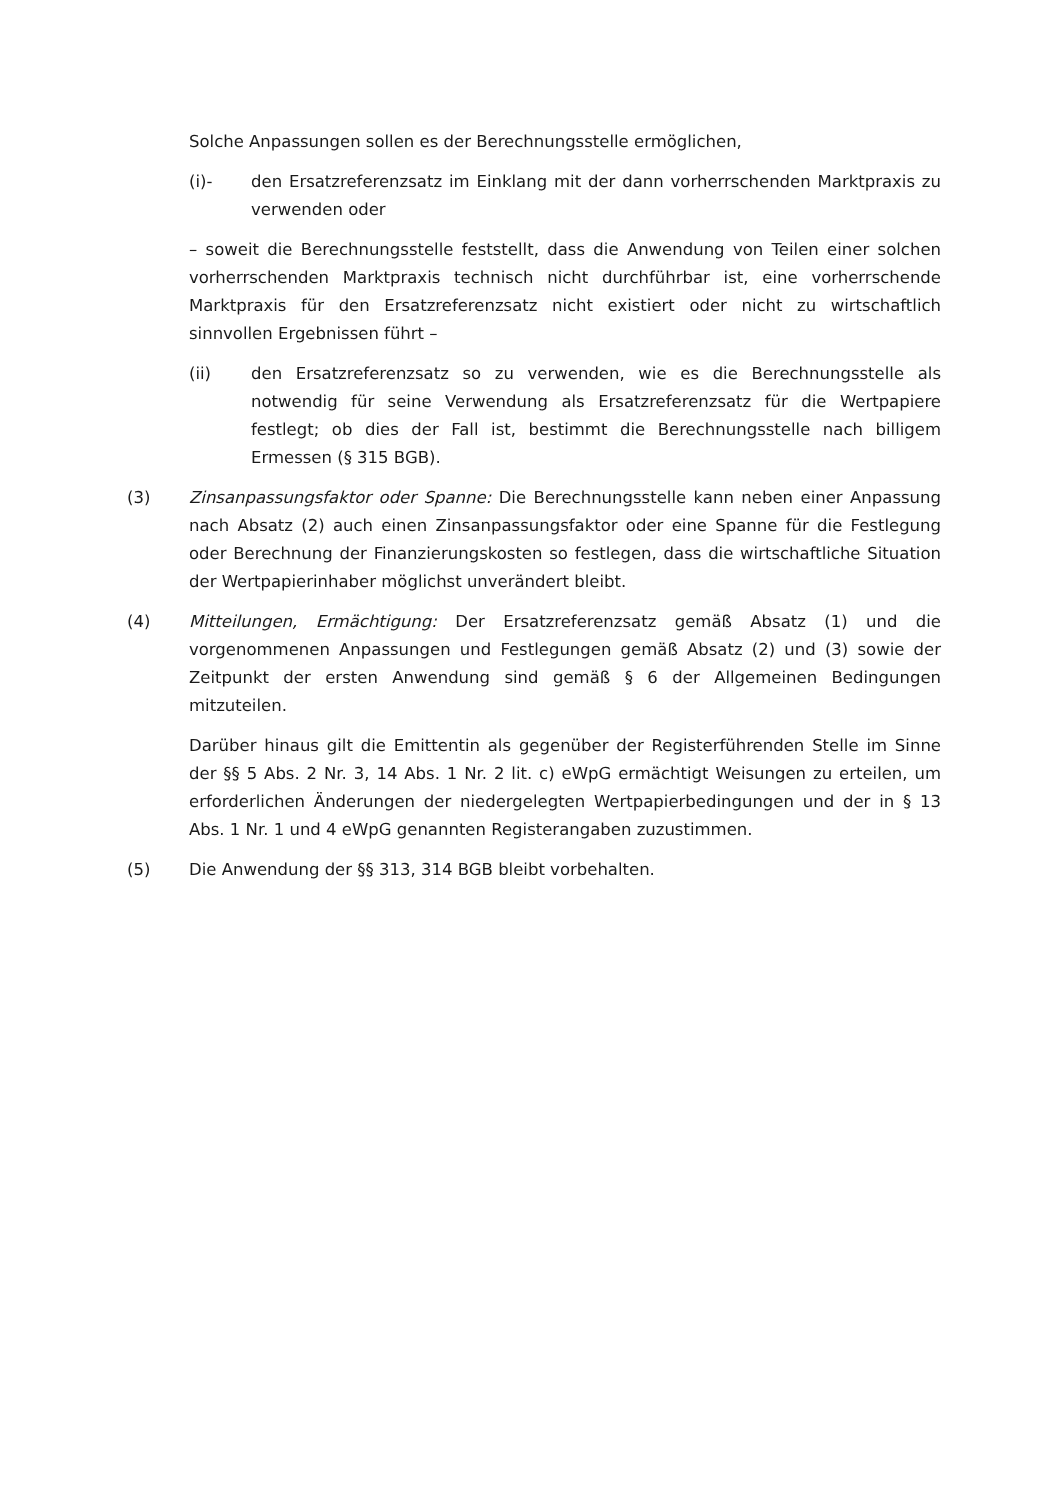Solche Anpassungen sollen es der Berechnungsstelle ermöglichen,
(i)- den Ersatzreferenzsatz im Einklang mit der dann vorherrschenden Marktpraxis zu verwenden oder
– soweit die Berechnungsstelle feststellt, dass die Anwendung von Teilen einer solchen vorherrschenden Marktpraxis technisch nicht durchführbar ist, eine vorherrschende Marktpraxis für den Ersatzreferenzsatz nicht existiert oder nicht zu wirtschaftlich sinnvollen Ergebnissen führt –
(ii) den Ersatzreferenzsatz so zu verwenden, wie es die Berechnungsstelle als notwendig für seine Verwendung als Ersatzreferenzsatz für die Wertpapiere festlegt; ob dies der Fall ist, bestimmt die Berechnungsstelle nach billigem Ermessen (§ 315 BGB).
(3) Zinsanpassungsfaktor oder Spanne: Die Berechnungsstelle kann neben einer Anpassung nach Absatz (2) auch einen Zinsanpassungsfaktor oder eine Spanne für die Festlegung oder Berechnung der Finanzierungskosten so festlegen, dass die wirtschaftliche Situation der Wertpapierinhaber möglichst unverändert bleibt.
(4) Mitteilungen, Ermächtigung: Der Ersatzreferenzsatz gemäß Absatz (1) und die vorgenommenen Anpassungen und Festlegungen gemäß Absatz (2) und (3) sowie der Zeitpunkt der ersten Anwendung sind gemäß § 6 der Allgemeinen Bedingungen mitzuteilen.
Darüber hinaus gilt die Emittentin als gegenüber der Registerführenden Stelle im Sinne der §§ 5 Abs. 2 Nr. 3, 14 Abs. 1 Nr. 2 lit. c) eWpG ermächtigt Weisungen zu erteilen, um erforderlichen Änderungen der niedergelegten Wertpapierbedingungen und der in § 13 Abs. 1 Nr. 1 und 4 eWpG genannten Registerangaben zuzustimmen.
(5) Die Anwendung der §§ 313, 314 BGB bleibt vorbehalten.